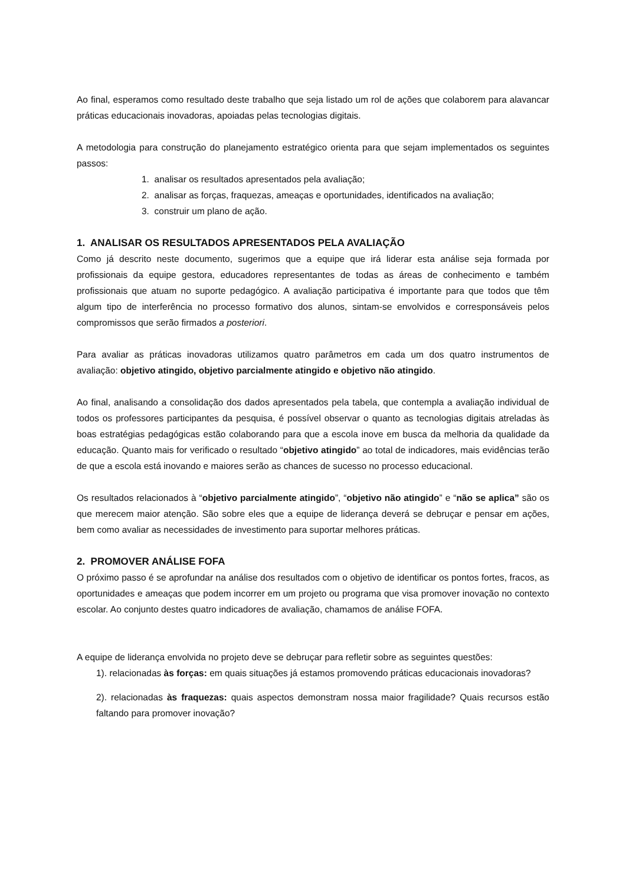Ao final, esperamos como resultado deste trabalho que seja listado um rol de ações que colaborem para alavancar práticas educacionais inovadoras, apoiadas pelas tecnologias digitais.
A metodologia para construção do planejamento estratégico orienta para que sejam implementados os seguintes passos:
1. analisar os resultados apresentados pela avaliação;
2. analisar as forças, fraquezas, ameaças e oportunidades, identificados na avaliação;
3. construir um plano de ação.
1. ANALISAR OS RESULTADOS APRESENTADOS PELA AVALIAÇÃO
Como já descrito neste documento, sugerimos que a equipe que irá liderar esta análise seja formada por profissionais da equipe gestora, educadores representantes de todas as áreas de conhecimento e também profissionais que atuam no suporte pedagógico. A avaliação participativa é importante para que todos que têm algum tipo de interferência no processo formativo dos alunos, sintam-se envolvidos e corresponsáveis pelos compromissos que serão firmados a posteriori.
Para avaliar as práticas inovadoras utilizamos quatro parâmetros em cada um dos quatro instrumentos de avaliação: objetivo atingido, objetivo parcialmente atingido e objetivo não atingido.
Ao final, analisando a consolidação dos dados apresentados pela tabela, que contempla a avaliação individual de todos os professores participantes da pesquisa, é possível observar o quanto as tecnologias digitais atreladas às boas estratégias pedagógicas estão colaborando para que a escola inove em busca da melhoria da qualidade da educação. Quanto mais for verificado o resultado “objetivo atingido” ao total de indicadores, mais evidências terão de que a escola está inovando e maiores serão as chances de sucesso no processo educacional.
Os resultados relacionados à “objetivo parcialmente atingido”, “objetivo não atingido” e “não se aplica” são os que merecem maior atenção. São sobre eles que a equipe de liderança deverá se debruçar e pensar em ações, bem como avaliar as necessidades de investimento para suportar melhores práticas.
2. PROMOVER ANÁLISE FOFA
O próximo passo é se aprofundar na análise dos resultados com o objetivo de identificar os pontos fortes, fracos, as oportunidades e ameaças que podem incorrer em um projeto ou programa que visa promover inovação no contexto escolar. Ao conjunto destes quatro indicadores de avaliação, chamamos de análise FOFA.
A equipe de liderança envolvida no projeto deve se debruçar para refletir sobre as seguintes questões:
1). relacionadas às forças: em quais situações já estamos promovendo práticas educacionais inovadoras?
2). relacionadas às fraquezas: quais aspectos demonstram nossa maior fragilidade? Quais recursos estão faltando para promover inovação?